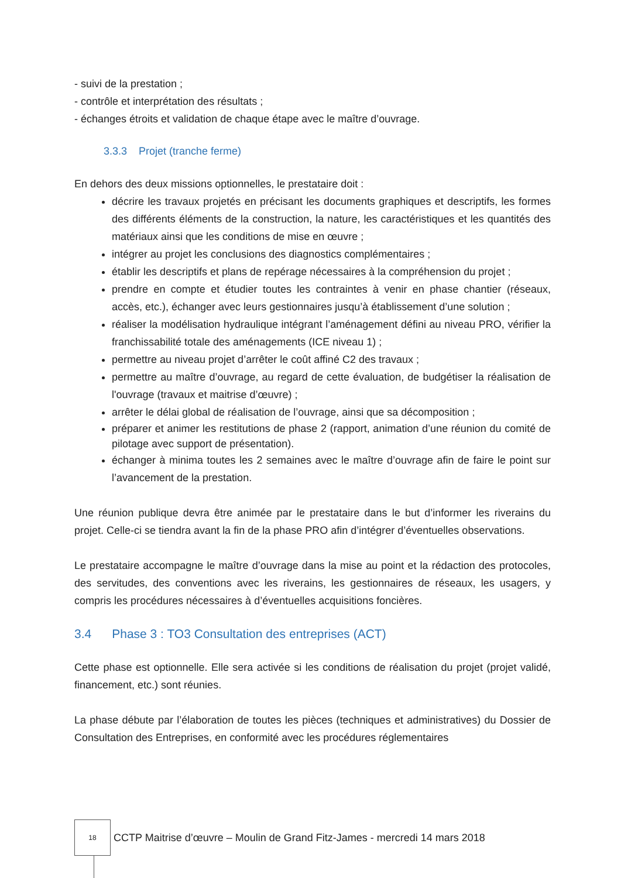- suivi de la prestation ;
- contrôle et interprétation des résultats ;
- échanges étroits et validation de chaque étape avec le maître d’ouvrage.
3.3.3 Projet (tranche ferme)
En dehors des deux missions optionnelles, le prestataire doit :
décrire les travaux projetés en précisant les documents graphiques et descriptifs, les formes des différents éléments de la construction, la nature, les caractéristiques et les quantités des matériaux ainsi que les conditions de mise en œuvre ;
intégrer au projet les conclusions des diagnostics complémentaires ;
établir les descriptifs et plans de repérage nécessaires à la compréhension du projet ;
prendre en compte et étudier toutes les contraintes à venir en phase chantier (réseaux, accès, etc.), échanger avec leurs gestionnaires jusqu’à établissement d’une solution ;
réaliser la modélisation hydraulique intégrant l’aménagement défini au niveau PRO, vérifier la franchissabilité totale des aménagements (ICE niveau 1) ;
permettre au niveau projet d’arrêter le coût affiné C2 des travaux ;
permettre au maître d’ouvrage, au regard de cette évaluation, de budgétiser la réalisation de l'ouvrage (travaux et maitrise d’œuvre) ;
arrêter le délai global de réalisation de l’ouvrage, ainsi que sa décomposition ;
préparer et animer les restitutions de phase 2 (rapport, animation d’une réunion du comité de pilotage avec support de présentation).
échanger à minima toutes les 2 semaines avec le maître d’ouvrage afin de faire le point sur l’avancement de la prestation.
Une réunion publique devra être animée par le prestataire dans le but d’informer les riverains du projet. Celle-ci se tiendra avant la fin de la phase PRO afin d’intégrer d’éventuelles observations.
Le prestataire accompagne le maître d’ouvrage dans la mise au point et la rédaction des protocoles, des servitudes, des conventions avec les riverains, les gestionnaires de réseaux, les usagers, y compris les procédures nécessaires à d’éventuelles acquisitions foncières.
3.4 Phase 3 : TO3 Consultation des entreprises (ACT)
Cette phase est optionnelle. Elle sera activée si les conditions de réalisation du projet (projet validé, financement, etc.) sont réunies.
La phase débute par l’élaboration de toutes les pièces (techniques et administratives) du Dossier de Consultation des Entreprises, en conformité avec les procédures réglementaires
18
CCTP Maitrise d’œuvre – Moulin de Grand Fitz-James - mercredi 14 mars 2018